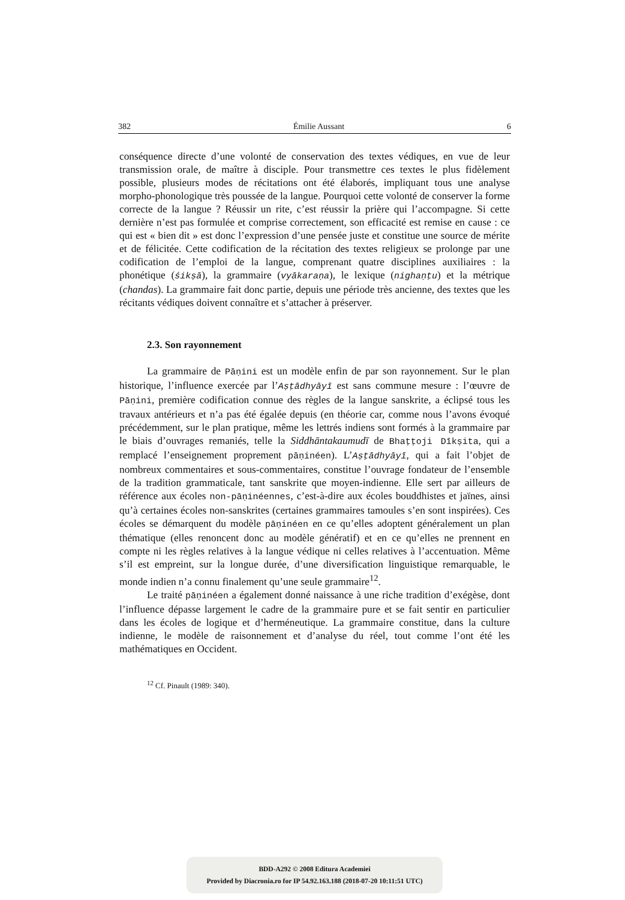382 Émilie Aussant 6
conséquence directe d’une volonté de conservation des textes védiques, en vue de leur transmission orale, de maître à disciple. Pour transmettre ces textes le plus fidèlement possible, plusieurs modes de récitations ont été élaborés, impliquant tous une analyse morpho-phonologique très poussée de la langue. Pourquoi cette volonté de conserver la forme correcte de la langue ? Réussir un rite, c’est réussir la prière qui l’accompagne. Si cette dernière n’est pas formulée et comprise correctement, son efficacité est remise en cause : ce qui est « bien dit » est donc l’expression d’une pensée juste et constitue une source de mérite et de félicitée. Cette codification de la récitation des textes religieux se prolonge par une codification de l’emploi de la langue, comprenant quatre disciplines auxiliaires : la phonétique (śikṣā), la grammaire (vyākaraṇa), le lexique (nighaṇṭu) et la métrique (chandas). La grammaire fait donc partie, depuis une période très ancienne, des textes que les récitants védiques doivent connaître et s’attacher à préserver.
2.3. Son rayonnement
La grammaire de Pāṇini est un modèle enfin de par son rayonnement. Sur le plan historique, l’influence exercée par l’Aṣṭādhyāyī est sans commune mesure : l’œuvre de Pāṇini, première codification connue des règles de la langue sanskrite, a éclipsé tous les travaux antérieurs et n’a pas été égalée depuis (en théorie car, comme nous l’avons évoqué précédemment, sur le plan pratique, même les lettrés indiens sont formés à la grammaire par le biais d’ouvrages remaniés, telle la Siddhāntakaumudī de Bhaṭṭoji Dīkṣita, qui a remplacé l’enseignement proprement pāṇinéen). L’Aṣṭādhyāyī, qui a fait l’objet de nombreux commentaires et sous-commentaires, constitue l’ouvrage fondateur de l’ensemble de la tradition grammaticale, tant sanskrite que moyen-indienne. Elle sert par ailleurs de référence aux écoles non-pāṇinéennes, c’est-à-dire aux écoles bouddhistes et jaïnes, ainsi qu’à certaines écoles non-sanskrites (certaines grammaires tamoules s’en sont inspirées). Ces écoles se démarquent du modèle pāṇinéen en ce qu’elles adoptent généralement un plan thématique (elles renoncent donc au modèle génératif) et en ce qu’elles ne prennent en compte ni les règles relatives à la langue védique ni celles relatives à l’accentuation. Même s’il est empreint, sur la longue durée, d’une diversification linguistique remarquable, le monde indien n’a connu finalement qu’une seule grammaire<sup>12</sup>.
Le traité pāṇinéen a également donné naissance à une riche tradition d’exégèse, dont l’influence dépasse largement le cadre de la grammaire pure et se fait sentir en particulier dans les écoles de logique et d’herméneutique. La grammaire constitue, dans la culture indienne, le modèle de raisonnement et d’analyse du réel, tout comme l’ont été les mathématiques en Occident.
<sup>12</sup> Cf. Pinault (1989: 340).
BDD-A292 © 2008 Editura Academiei
Provided by Diacronia.ro for IP 54.92.163.188 (2018-07-20 10:11:51 UTC)